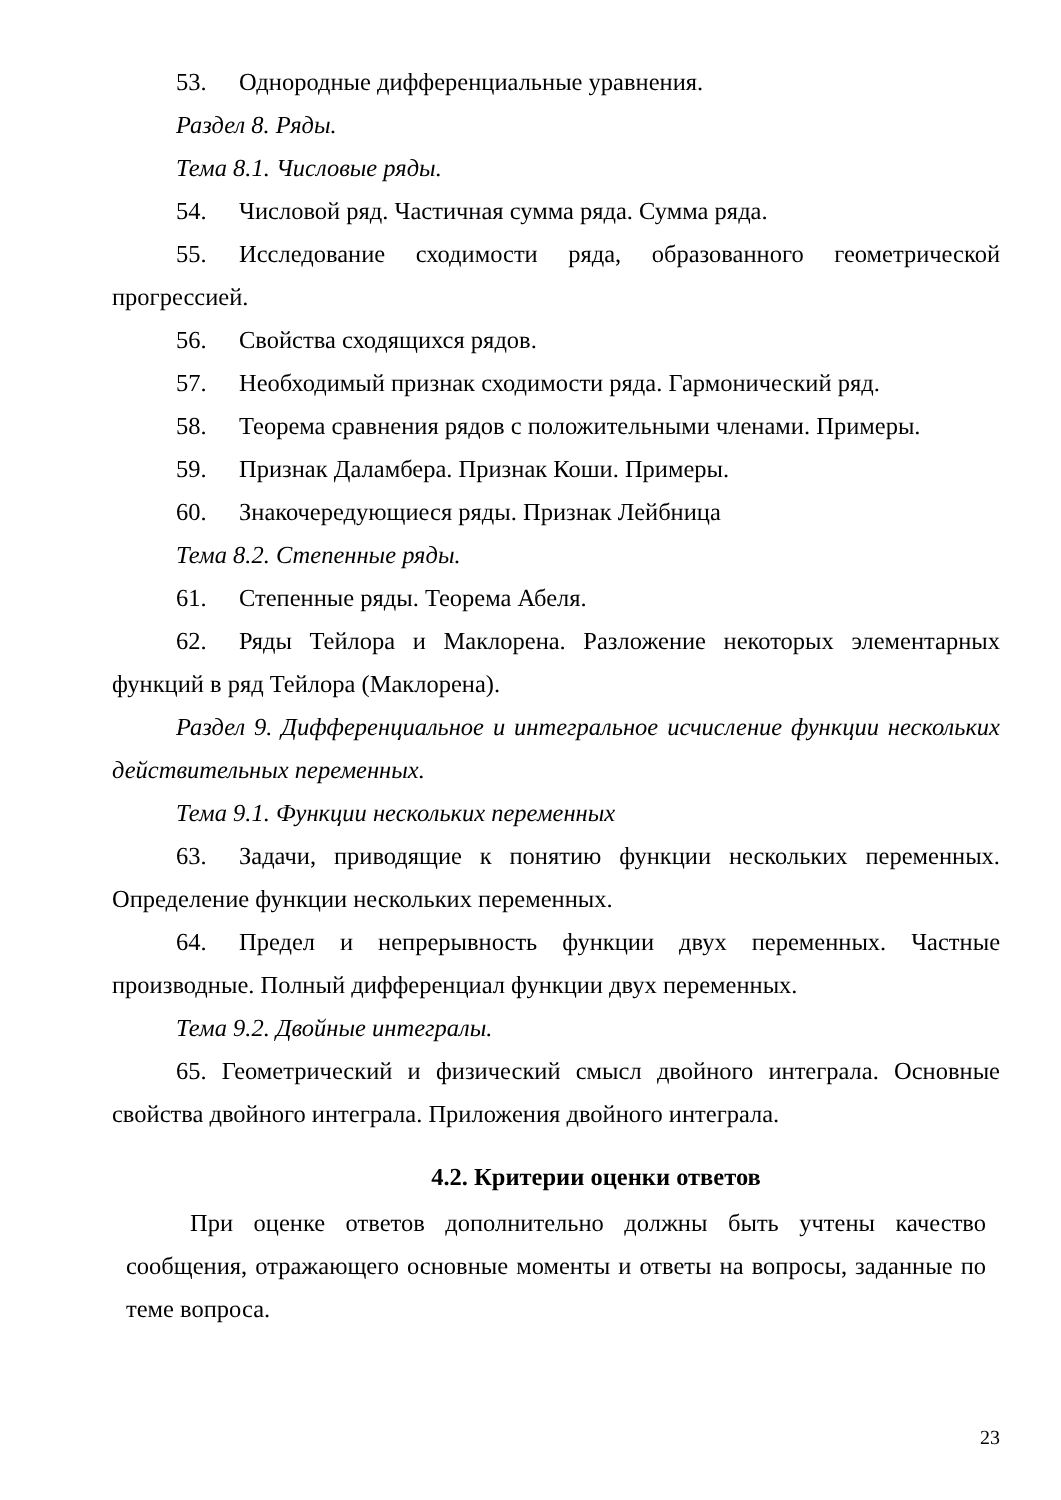53. Однородные дифференциальные уравнения.
Раздел 8. Ряды.
Тема 8.1. Числовые ряды.
54. Числовой ряд. Частичная сумма ряда. Сумма ряда.
55. Исследование сходимости ряда, образованного геометрической прогрессией.
56. Свойства сходящихся рядов.
57. Необходимый признак сходимости ряда. Гармонический ряд.
58. Теорема сравнения рядов с положительными членами. Примеры.
59. Признак Даламбера. Признак Коши. Примеры.
60. Знакочередующиеся ряды. Признак Лейбница
Тема 8.2. Степенные ряды.
61. Степенные ряды. Теорема Абеля.
62. Ряды Тейлора и Маклорена. Разложение некоторых элементарных функций в ряд Тейлора (Маклорена).
Раздел 9. Дифференциальное и интегральное исчисление функции нескольких действительных переменных.
Тема 9.1. Функции нескольких переменных
63. Задачи, приводящие к понятию функции нескольких переменных. Определение функции нескольких переменных.
64. Предел и непрерывность функции двух переменных. Частные производные. Полный дифференциал функции двух переменных.
Тема 9.2. Двойные интегралы.
65. Геометрический и физический смысл двойного интеграла. Основные свойства двойного интеграла. Приложения двойного интеграла.
4.2. Критерии оценки ответов
При оценке ответов дополнительно должны быть учтены качество сообщения, отражающего основные моменты и ответы на вопросы, заданные по теме вопроса.
23